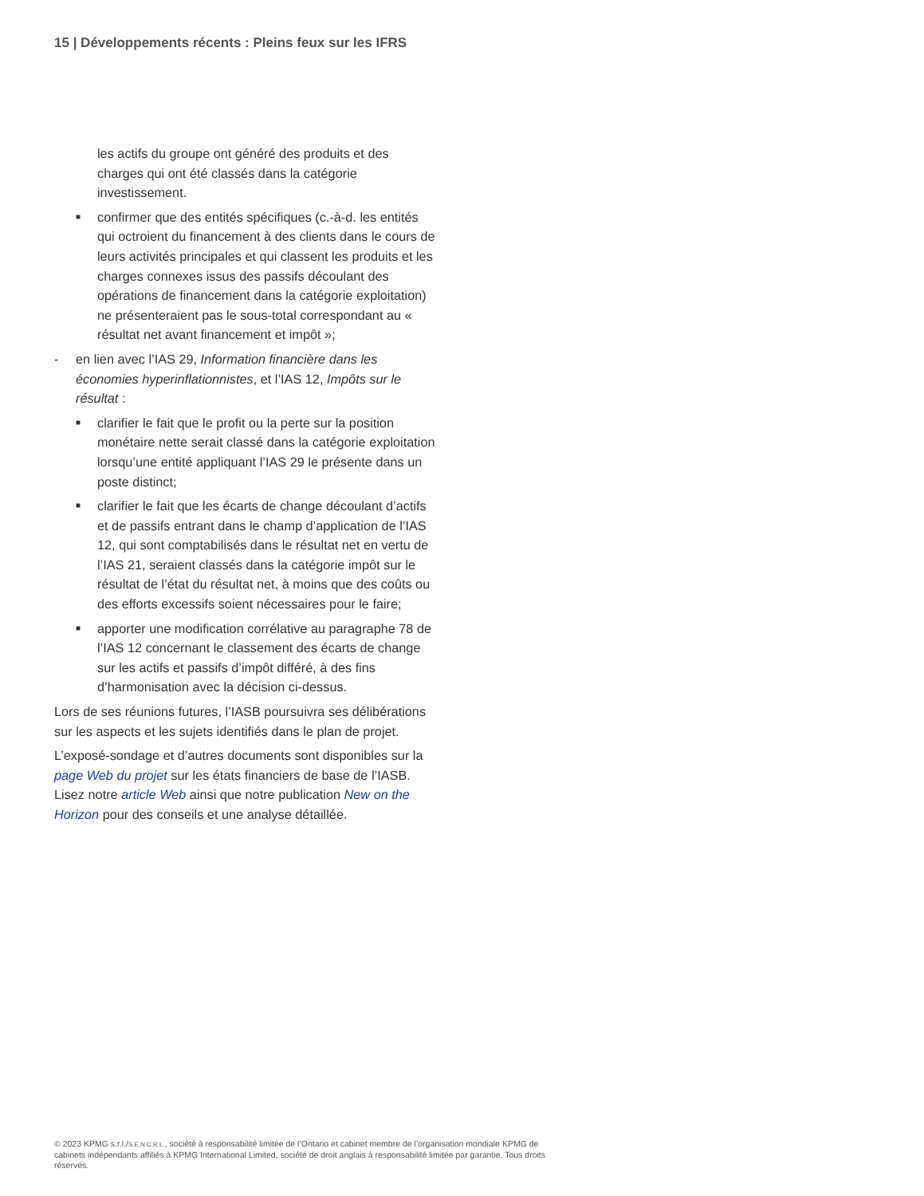15 | Développements récents : Pleins feux sur les IFRS
les actifs du groupe ont généré des produits et des charges qui ont été classés dans la catégorie investissement.
■ confirmer que des entités spécifiques (c.-à-d. les entités qui octroient du financement à des clients dans le cours de leurs activités principales et qui classent les produits et les charges connexes issus des passifs découlant des opérations de financement dans la catégorie exploitation) ne présenteraient pas le sous-total correspondant au « résultat net avant financement et impôt »;
- en lien avec l’IAS 29, Information financière dans les économies hyperinflationnistes, et l’IAS 12, Impôts sur le résultat :
■ clarifier le fait que le profit ou la perte sur la position monétaire nette serait classé dans la catégorie exploitation lorsqu’une entité appliquant l’IAS 29 le présente dans un poste distinct;
■ clarifier le fait que les écarts de change découlant d’actifs et de passifs entrant dans le champ d’application de l’IAS 12, qui sont comptabilisés dans le résultat net en vertu de l’IAS 21, seraient classés dans la catégorie impôt sur le résultat de l’état du résultat net, à moins que des coûts ou des efforts excessifs soient nécessaires pour le faire;
■ apporter une modification corrélative au paragraphe 78 de l’IAS 12 concernant le classement des écarts de change sur les actifs et passifs d’impôt différé, à des fins d’harmonisation avec la décision ci-dessus.
Lors de ses réunions futures, l’IASB poursuivra ses délibérations sur les aspects et les sujets identifiés dans le plan de projet.
L’exposé-sondage et d’autres documents sont disponibles sur la page Web du projet sur les états financiers de base de l’IASB. Lisez notre article Web ainsi que notre publication New on the Horizon pour des conseils et une analyse détaillée.
© 2023 KPMG s.r.l./S.E.N.C.R.L., société à responsabilité limitée de l’Ontario et cabinet membre de l’organisation mondiale KPMG de cabinets indépendants affiliés à KPMG International Limited, société de droit anglais à responsabilité limitée par garantie. Tous droits réservés.